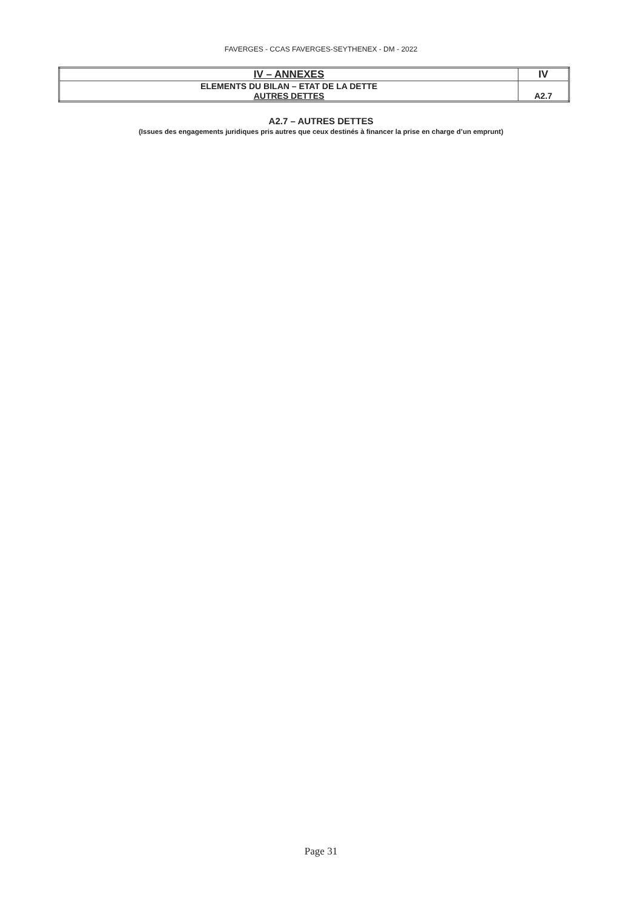FAVERGES - CCAS FAVERGES-SEYTHENEX - DM - 2022
| IV – ANNEXES | IV |
| ELEMENTS DU BILAN – ETAT DE LA DETTE AUTRES DETTES | A2.7 |
A2.7 – AUTRES DETTES
(Issues des engagements juridiques pris autres que ceux destinés à financer la prise en charge d’un emprunt)
Page 31